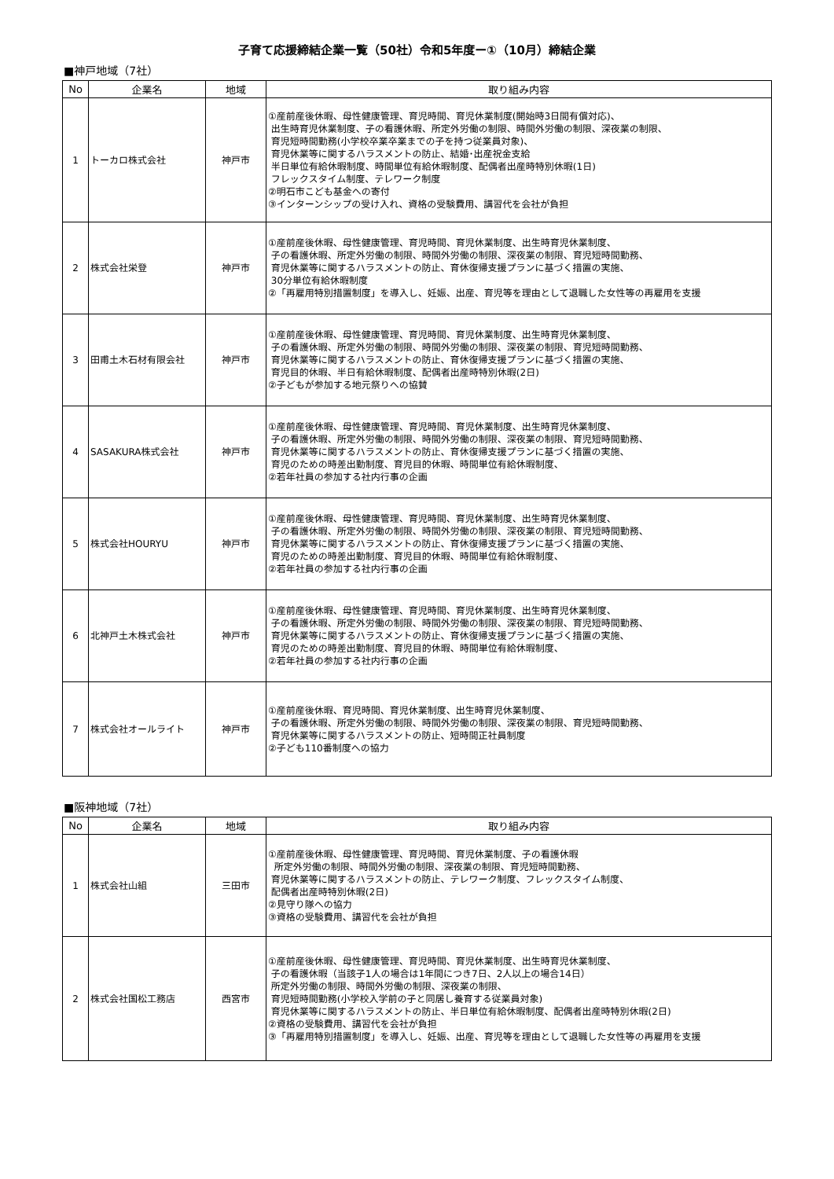子育て応援締結企業一覧（50社）令和5年度ー①（10月）締結企業
■神戸地域（7社）
| No | 企業名 | 地域 | 取り組み内容 |
| --- | --- | --- | --- |
| 1 | トーカロ株式会社 | 神戸市 | ①産前産後休暇、母性健康管理、育児時間、育児休業制度(開始時3日間有償対応)、 出生時育児休業制度、子の看護休暇、所定外労働の制限、時間外労働の制限、深夜業の制限、 育児短時間勤務(小学校卒業卒業までの子を持つ従業員対象)、 育児休業等に関するハラスメントの防止、結婚･出産祝金支給 半日単位有給休暇制度、時間単位有給休暇制度、配偶者出産時特別休暇(1日) フレックスタイム制度、テレワーク制度 ②明石市こども基金への寄付 ③インターンシップの受け入れ、資格の受験費用、講習代を会社が負担 |
| 2 | 株式会社栄登 | 神戸市 | ①産前産後休暇、母性健康管理、育児時間、育児休業制度、出生時育児休業制度、 子の看護休暇、所定外労働の制限、時間外労働の制限、深夜業の制限、育児短時間勤務、 育児休業等に関するハラスメントの防止、育休復帰支援プランに基づく措置の実施、 30分単位有給休暇制度 ②「再雇用特別措置制度」を導入し、妊娠、出産、育児等を理由として退職した女性等の再雇用を支援 |
| 3 | 田甫土木石材有限会社 | 神戸市 | ①産前産後休暇、母性健康管理、育児時間、育児休業制度、出生時育児休業制度、 子の看護休暇、所定外労働の制限、時間外労働の制限、深夜業の制限、育児短時間勤務、 育児休業等に関するハラスメントの防止、育休復帰支援プランに基づく措置の実施、 育児目的休暇、半日有給休暇制度、配偶者出産時特別休暇(2日) ②子どもが参加する地元祭りへの協賛 |
| 4 | SASAKURA株式会社 | 神戸市 | ①産前産後休暇、母性健康管理、育児時間、育児休業制度、出生時育児休業制度、 子の看護休暇、所定外労働の制限、時間外労働の制限、深夜業の制限、育児短時間勤務、 育児休業等に関するハラスメントの防止、育休復帰支援プランに基づく措置の実施、 育児のための時差出勤制度、育児目的休暇、時間単位有給休暇制度、 ②若年社員の参加する社内行事の企画 |
| 5 | 株式会社HOURYU | 神戸市 | ①産前産後休暇、母性健康管理、育児時間、育児休業制度、出生時育児休業制度、 子の看護休暇、所定外労働の制限、時間外労働の制限、深夜業の制限、育児短時間勤務、 育児休業等に関するハラスメントの防止、育休復帰支援プランに基づく措置の実施、 育児のための時差出勤制度、育児目的休暇、時間単位有給休暇制度、 ②若年社員の参加する社内行事の企画 |
| 6 | 北神戸土木株式会社 | 神戸市 | ①産前産後休暇、母性健康管理、育児時間、育児休業制度、出生時育児休業制度、 子の看護休暇、所定外労働の制限、時間外労働の制限、深夜業の制限、育児短時間勤務、 育児休業等に関するハラスメントの防止、育休復帰支援プランに基づく措置の実施、 育児のための時差出勤制度、育児目的休暇、時間単位有給休暇制度、 ②若年社員の参加する社内行事の企画 |
| 7 | 株式会社オールライト | 神戸市 | ①産前産後休暇、育児時間、育児休業制度、出生時育児休業制度、 子の看護休暇、所定外労働の制限、時間外労働の制限、深夜業の制限、育児短時間勤務、 育児休業等に関するハラスメントの防止、短時間正社員制度 ②子ども110番制度への協力 |
■阪神地域（7社）
| No | 企業名 | 地域 | 取り組み内容 |
| --- | --- | --- | --- |
| 1 | 株式会社山組 | 三田市 | ①産前産後休暇、母性健康管理、育児時間、育児休業制度、子の看護休暇 所定外労働の制限、時間外労働の制限、深夜業の制限、育児短時間勤務、 育児休業等に関するハラスメントの防止、テレワーク制度、フレックスタイム制度、 配偶者出産時特別休暇(2日) ②見守り隊への協力 ③資格の受験費用、講習代を会社が負担 |
| 2 | 株式会社国松工務店 | 西宮市 | ①産前産後休暇、母性健康管理、育児時間、育児休業制度、出生時育児休業制度、 子の看護休暇（当該子1人の場合は1年間につき7日、2人以上の場合14日） 所定外労働の制限、時間外労働の制限、深夜業の制限、 育児短時間勤務(小学校入学前の子と同居し養育する従業員対象) 育児休業等に関するハラスメントの防止、半日単位有給休暇制度、配偶者出産時特別休暇(2日) ②資格の受験費用、講習代を会社が負担 ③「再雇用特別措置制度」を導入し、妊娠、出産、育児等を理由として退職した女性等の再雇用を支援 |